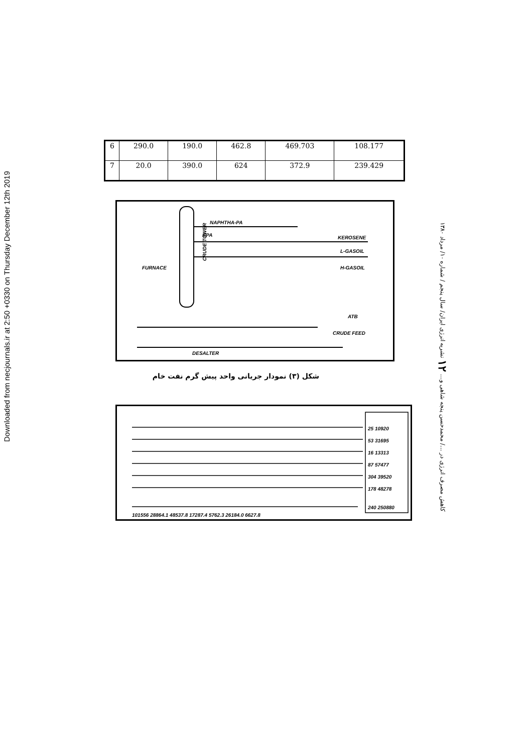Downloaded from necjournals.ir at 2:50 +0330 on Thursday December 12th 2019
| 6 | 290.0 | 190.0 | 462.8 | 469.703 | 108.177 |
| 7 | 20.0 | 390.0 | 624 | 372.9 | 239.429 |
NAPHTHA-PA
BPA
CRUDE TOWER
FURNACE
KEROSENE
L-GASOIL
H-GASOIL
ATB
CRUDE FEED
DESALTER
شکل (۳) نمودار جریانی واحد پیش گرم نفت خام
کاهش مصرف انرژی در .../ محمدحسن پنجه شاهی و... ۱۲ نشریه انرژی ایران/ سال پنجم / شماره ۱۰/ مرداد ۱۳۸۰
25 10920
53 31695
16 13313
87 57477
304 39520
178 48278
240 250880
101556 28864.1 48537.8 17287.4 5762.3 26184.0 6627.8